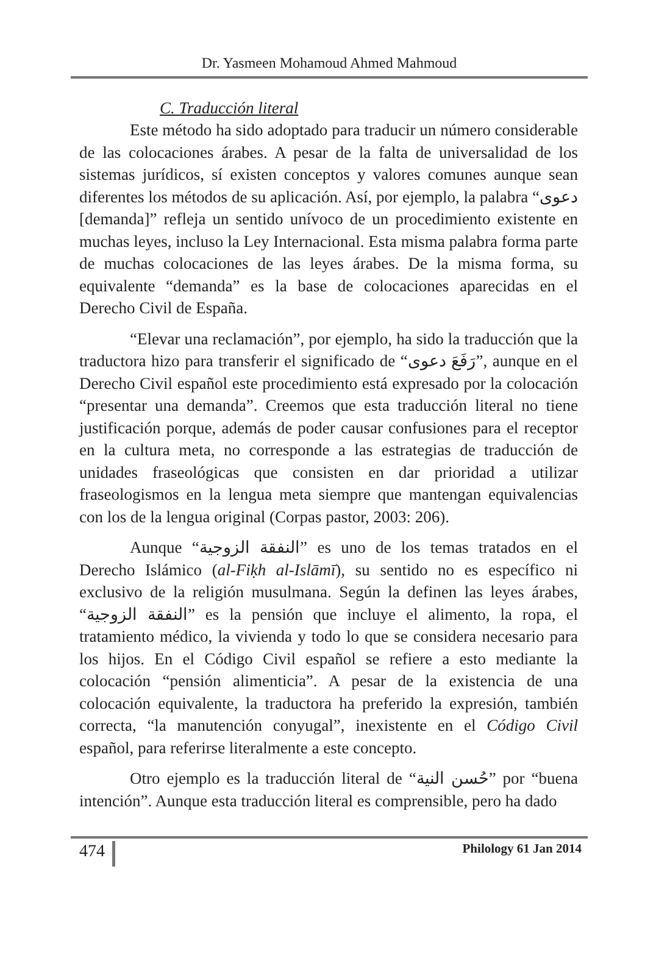Dr. Yasmeen Mohamoud Ahmed Mahmoud
C. Traducción literal
Este método ha sido adoptado para traducir un número considerable de las colocaciones árabes. A pesar de la falta de universalidad de los sistemas jurídicos, sí existen conceptos y valores comunes aunque sean diferentes los métodos de su aplicación. Así, por ejemplo, la palabra “دعوى [demanda]” refleja un sentido unívoco de un procedimiento existente en muchas leyes, incluso la Ley Internacional. Esta misma palabra forma parte de muchas colocaciones de las leyes árabes. De la misma forma, su equivalente “demanda” es la base de colocaciones aparecidas en el Derecho Civil de España.
“Elevar una reclamación”, por ejemplo, ha sido la traducción que la traductora hizo para transferir el significado de “رَفَعَ دعوى”, aunque en el Derecho Civil español este procedimiento está expresado por la colocación “presentar una demanda”. Creemos que esta traducción literal no tiene justificación porque, además de poder causar confusiones para el receptor en la cultura meta, no corresponde a las estrategias de traducción de unidades fraseológicas que consisten en dar prioridad a utilizar fraseologismos en la lengua meta siempre que mantengan equivalencias con los de la lengua original (Corpas pastor, 2003: 206).
Aunque “النفقة الزوجية” es uno de los temas tratados en el Derecho Islámico (al-Fiḳh al-Islāmī), su sentido no es específico ni exclusivo de la religión musulmana. Según la definen las leyes árabes, “النفقة الزوجية” es la pensión que incluye el alimento, la ropa, el tratamiento médico, la vivienda y todo lo que se considera necesario para los hijos. En el Código Civil español se refiere a esto mediante la colocación “pensión alimenticia”. A pesar de la existencia de una colocación equivalente, la traductora ha preferido la expresión, también correcta, “la manutención conyugal”, inexistente en el Código Civil español, para referirse literalmente a este concepto.
Otro ejemplo es la traducción literal de “حُسن النية” por “buena intención”. Aunque esta traducción literal es comprensible, pero ha dado
474 Philology 61 Jan 2014